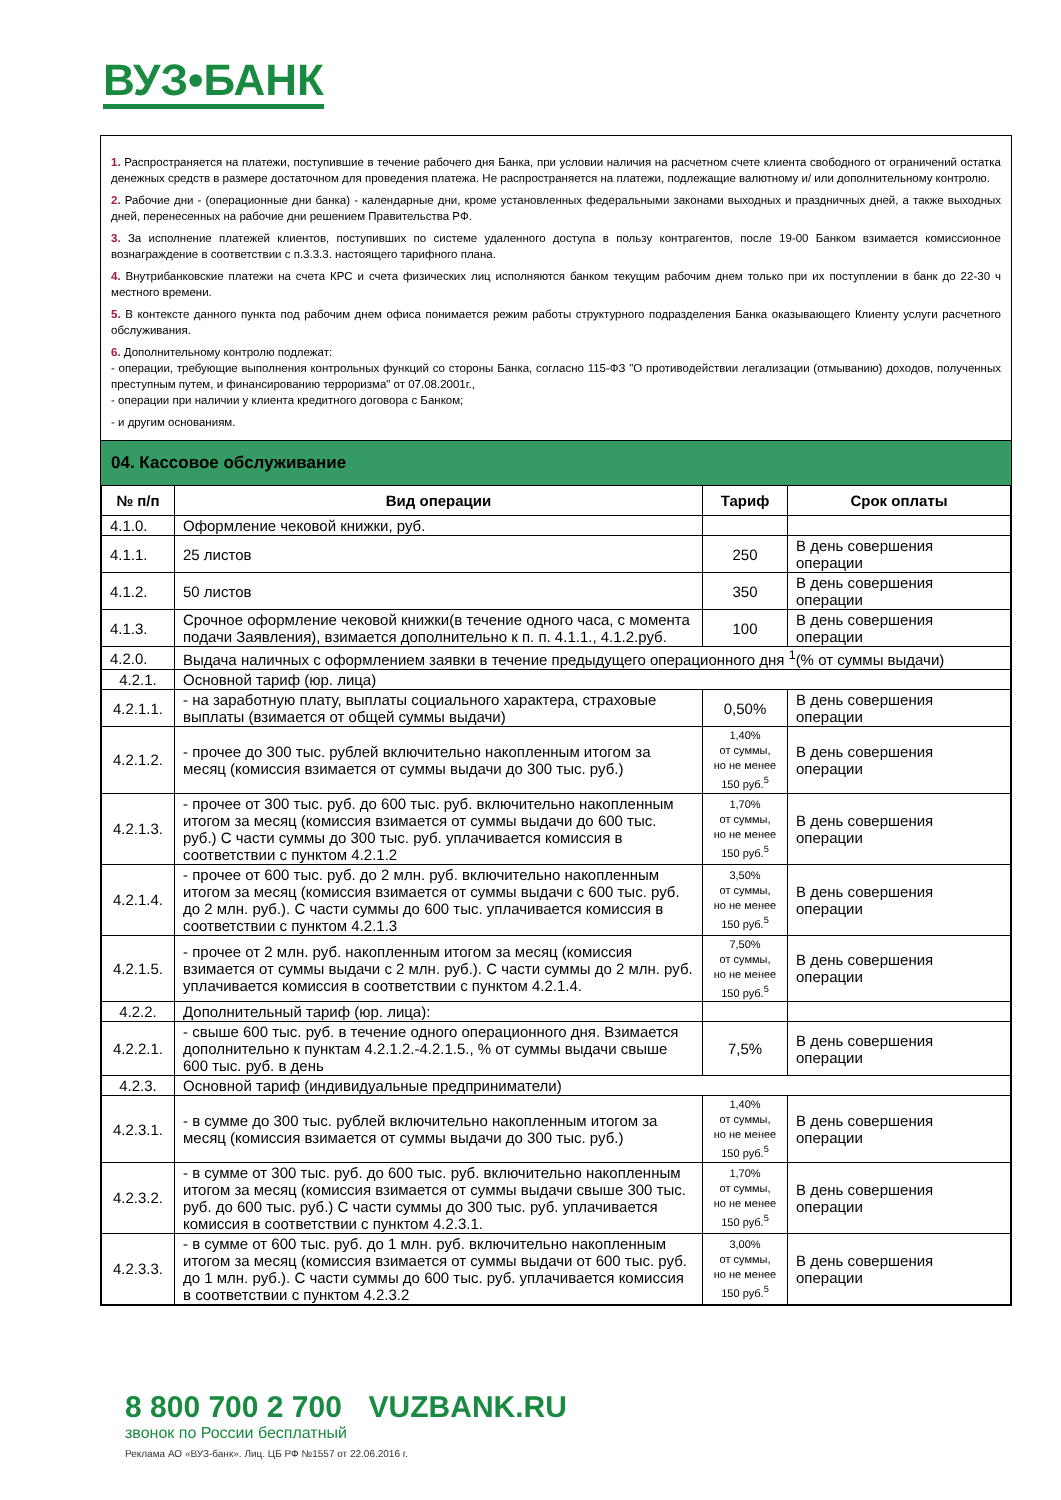ВУЗ•БАНК
1. Распространяется на платежи, поступившие в течение рабочего дня Банка, при условии наличия на расчетном счете клиента свободного от ограничений остатка денежных средств в размере достаточном для проведения платежа. Не распространяется на платежи, подлежащие валютному и/ или дополнительному контролю.
2. Рабочие дни - (операционные дни банка) - календарные дни, кроме установленных федеральными законами выходных и праздничных дней, а также выходных дней, перенесенных на рабочие дни решением Правительства РФ.
3. За исполнение платежей клиентов, поступивших по системе удаленного доступа в пользу контрагентов, после 19-00 Банком взимается комиссионное вознаграждение в соответствии с п.3.3.3. настоящего тарифного плана.
4. Внутрибанковские платежи на счета КРС и счета физических лиц исполняются банком текущим рабочим днем только при их поступлении в банк до 22-30 ч местного времени.
5. В контексте данного пункта под рабочим днем офиса понимается режим работы структурного подразделения Банка оказывающего Клиенту услуги расчетного обслуживания.
6. Дополнительному контролю подлежат:
- операции, требующие выполнения контрольных функций со стороны Банка, согласно 115-ФЗ "О противодействии легализации (отмыванию) доходов, полученных преступным путем, и финансированию терроризма" от 07.08.2001г.,
- операции при наличии у клиента кредитного договора с Банком;
- и другим основаниям.
04. Кассовое обслуживание
| № п/п | Вид операции | Тариф | Срок оплаты |
| --- | --- | --- | --- |
| 4.1.0. | Оформление чековой книжки, руб. | | |
| 4.1.1. | 25 листов | 250 | В день совершения операции |
| 4.1.2. | 50 листов | 350 | В день совершения операции |
| 4.1.3. | Срочное оформление чековой книжки(в течение одного часа, с момента подачи Заявления), взимается дополнительно к п. п. 4.1.1., 4.1.2.руб. | 100 | В день совершения операции |
| 4.2.0. | Выдача наличных с оформлением заявки в течение предыдущего операционного дня <sup>1</sup>(% от суммы выдачи) | | |
| 4.2.1. | Основной тариф (юр. лица) | | |
| 4.2.1.1. | - на заработную плату, выплаты социального характера, страховые выплаты (взимается от общей суммы выдачи) | 0,50% | В день совершения операции |
| 4.2.1.2. | - прочее до 300 тыс. рублей включительно накопленным итогом за месяц (комиссия взимается от суммы выдачи до 300 тыс. руб.) | 1,40% от суммы, но не менее 150 руб.<sup>5</sup> | В день совершения операции |
| 4.2.1.3. | - прочее от 300 тыс. руб. до 600 тыс. руб. включительно накопленным итогом за месяц (комиссия взимается от суммы выдачи до 600 тыс. руб.) С части суммы до 300 тыс. руб. уплачивается комиссия в соответствии с пунктом 4.2.1.2 | 1,70% от суммы, но не менее 150 руб.<sup>5</sup> | В день совершения операции |
| 4.2.1.4. | - прочее от 600 тыс. руб. до 2 млн. руб. включительно накопленным итогом за месяц (комиссия взимается от суммы выдачи с 600 тыс. руб. до 2 млн. руб.). С части суммы до 600 тыс. уплачивается комиссия в соответствии с пунктом 4.2.1.3 | 3,50% от суммы, но не менее 150 руб.<sup>5</sup> | В день совершения операции |
| 4.2.1.5. | - прочее от 2 млн. руб. накопленным итогом за месяц (комиссия взимается от суммы выдачи с 2 млн. руб.). С части суммы до 2 млн. руб. уплачивается комиссия в соответствии с пунктом 4.2.1.4. | 7,50% от суммы, но не менее 150 руб.<sup>5</sup> | В день совершения операции |
| 4.2.2. | Дополнительный тариф (юр. лица): | | |
| 4.2.2.1. | - свыше 600 тыс. руб. в течение одного операционного дня. Взимается дополнительно к пунктам 4.2.1.2.-4.2.1.5., % от суммы выдачи свыше 600 тыс. руб. в день | 7,5% | В день совершения операции |
| 4.2.3. | Основной тариф (индивидуальные предприниматели) | | |
| 4.2.3.1. | - в сумме до 300 тыс. рублей включительно накопленным итогом за месяц (комиссия взимается от суммы выдачи до 300 тыс. руб.) | 1,40% от суммы, но не менее 150 руб.<sup>5</sup> | В день совершения операции |
| 4.2.3.2. | - в сумме от 300 тыс. руб. до 600 тыс. руб. включительно накопленным итогом за месяц (комиссия взимается от суммы выдачи свыше 300 тыс. руб. до 600 тыс. руб.) С части суммы до 300 тыс. руб. уплачивается комиссия в соответствии с пунктом 4.2.3.1. | 1,70% от суммы, но не менее 150 руб.<sup>5</sup> | В день совершения операции |
| 4.2.3.3. | - в сумме от 600 тыс. руб. до 1 млн. руб. включительно накопленным итогом за месяц (комиссия взимается от суммы выдачи от 600 тыс. руб. до 1 млн. руб.). С части суммы до 600 тыс. руб. уплачивается комиссия в соответствии с пунктом 4.2.3.2 | 3,00% от суммы, но не менее 150 руб.<sup>5</sup> | В день совершения операции |
8 800 700 2 700 VUZBANK.RU
звонок по России бесплатный
Реклама АО «ВУЗ-банк». Лиц. ЦБ РФ №1557 от 22.06.2016 г.